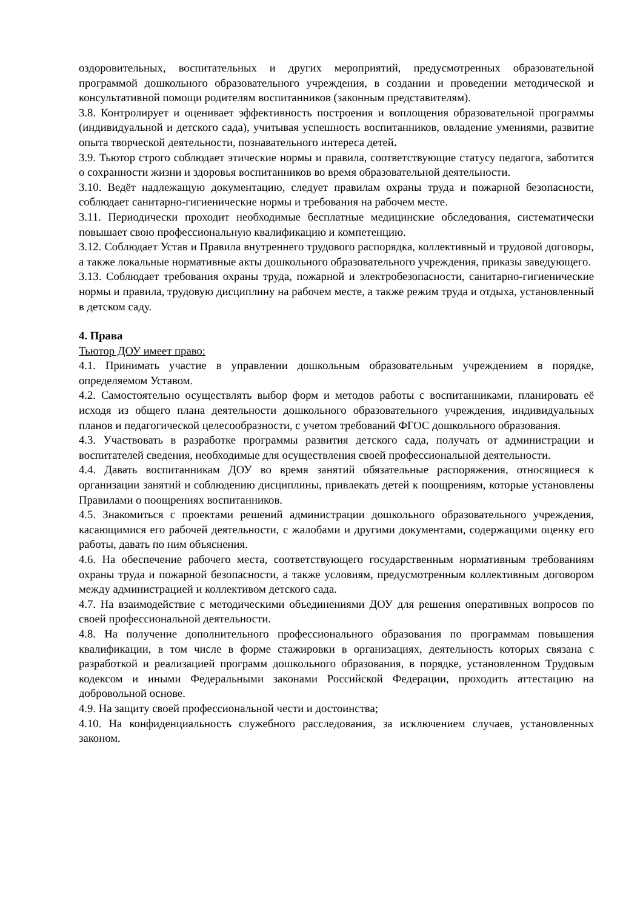оздоровительных, воспитательных и других мероприятий, предусмотренных образовательной программой дошкольного образовательного учреждения, в создании и проведении методической и консультативной помощи родителям воспитанников (законным представителям).
3.8. Контролирует и оценивает эффективность построения и воплощения образовательной программы (индивидуальной и детского сада), учитывая успешность воспитанников, овладение умениями, развитие опыта творческой деятельности, познавательного интереса детей.
3.9. Тьютор строго соблюдает этические нормы и правила, соответствующие статусу педагога, заботится о сохранности жизни и здоровья воспитанников во время образовательной деятельности.
3.10. Ведёт надлежащую документацию, следует правилам охраны труда и пожарной безопасности, соблюдает санитарно-гигиенические нормы и требования на рабочем месте.
3.11. Периодически проходит необходимые бесплатные медицинские обследования, систематически повышает свою профессиональную квалификацию и компетенцию.
3.12. Соблюдает Устав и Правила внутреннего трудового распорядка, коллективный и трудовой договоры, а также локальные нормативные акты дошкольного образовательного учреждения, приказы заведующего.
3.13. Соблюдает требования охраны труда, пожарной и электробезопасности, санитарно-гигиенические нормы и правила, трудовую дисциплину на рабочем месте, а также режим труда и отдыха, установленный в детском саду.
4. Права
Тьютор ДОУ имеет право:
4.1. Принимать участие в управлении дошкольным образовательным учреждением в порядке, определяемом Уставом.
4.2. Самостоятельно осуществлять выбор форм и методов работы с воспитанниками, планировать её исходя из общего плана деятельности дошкольного образовательного учреждения, индивидуальных планов и педагогической целесообразности, с учетом требований ФГОС дошкольного образования.
4.3. Участвовать в разработке программы развития детского сада, получать от администрации и воспитателей сведения, необходимые для осуществления своей профессиональной деятельности.
4.4. Давать воспитанникам ДОУ во время занятий обязательные распоряжения, относящиеся к организации занятий и соблюдению дисциплины, привлекать детей к поощрениям, которые установлены Правилами о поощрениях воспитанников.
4.5. Знакомиться с проектами решений администрации дошкольного образовательного учреждения, касающимися его рабочей деятельности, с жалобами и другими документами, содержащими оценку его работы, давать по ним объяснения.
4.6. На обеспечение рабочего места, соответствующего государственным нормативным требованиям охраны труда и пожарной безопасности, а также условиям, предусмотренным коллективным договором между администрацией и коллективом детского сада.
4.7. На взаимодействие с методическими объединениями ДОУ для решения оперативных вопросов по своей профессиональной деятельности.
4.8. На получение дополнительного профессионального образования по программам повышения квалификации, в том числе в форме стажировки в организациях, деятельность которых связана с разработкой и реализацией программ дошкольного образования, в порядке, установленном Трудовым кодексом и иными Федеральными законами Российской Федерации, проходить аттестацию на добровольной основе.
4.9. На защиту своей профессиональной чести и достоинства;
4.10. На конфиденциальность служебного расследования, за исключением случаев, установленных законом.